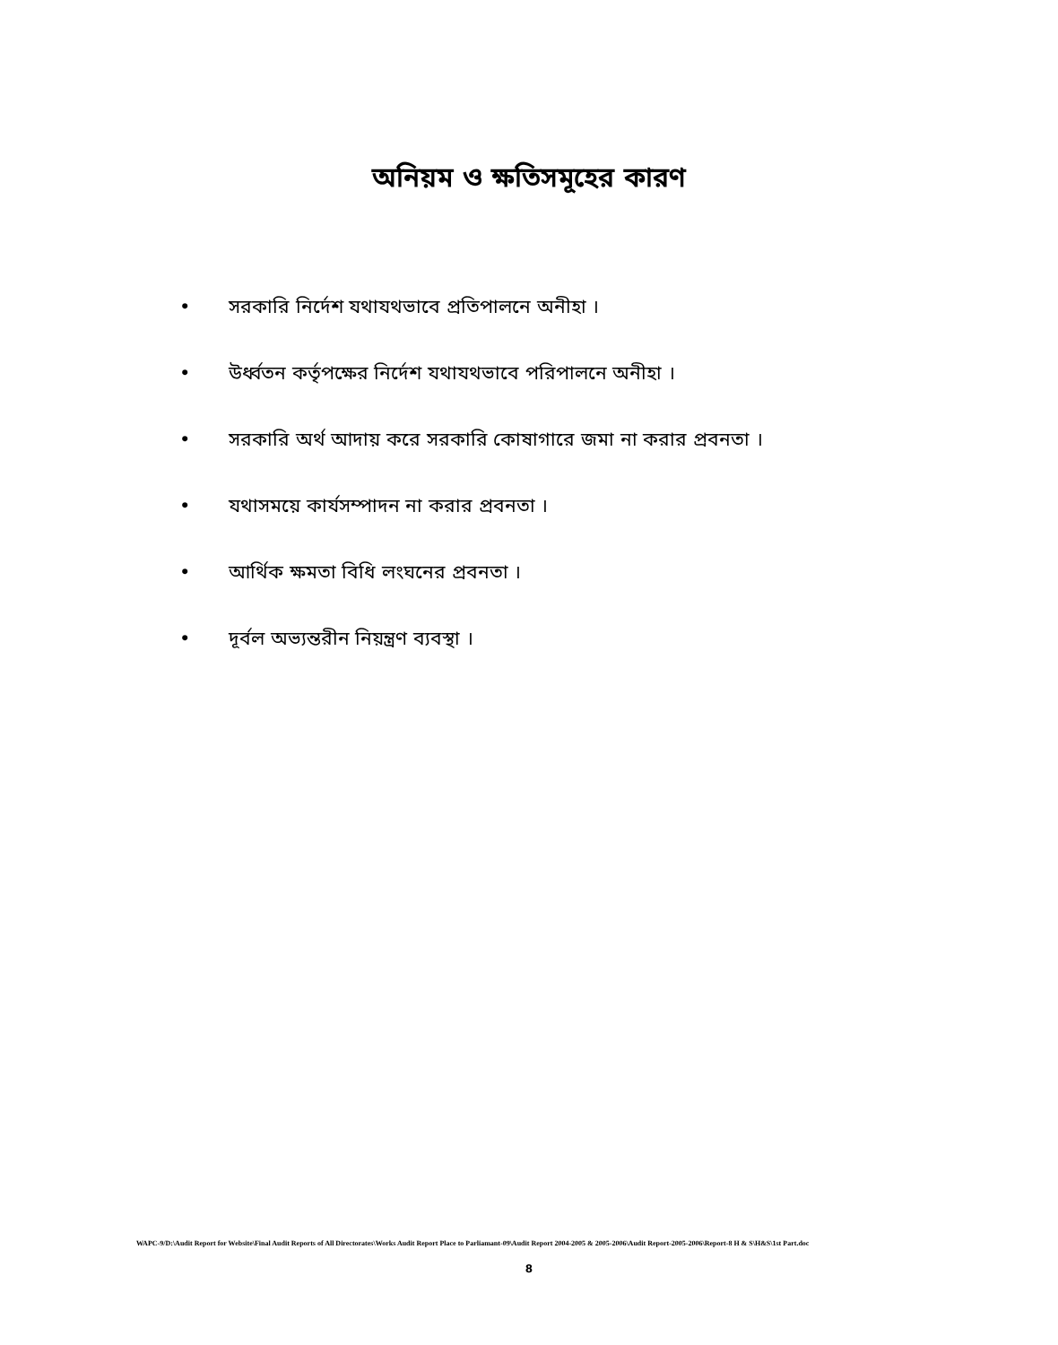অনিয়ম ও ক্ষতিসমূহের কারণ
• সরকারি নির্দেশ যথাযথভাবে প্রতিপালনে অনীহা ।
• উর্ধ্বতন কর্তৃপক্ষের নির্দেশ যথাযথভাবে পরিপালনে অনীহা ।
• সরকারি অর্থ আদায় করে সরকারি কোষাগারে জমা না করার প্রবনতা ।
• যথাসময়ে কার্যসম্পাদন না করার প্রবনতা ।
• আর্থিক ক্ষমতা বিধি লংঘনের প্রবনতা ।
• দূর্বল অভ্যন্তরীন নিয়ন্ত্রণ ব্যবস্থা ।
WAPC-9/D:\Audit Report for Website\Final Audit Reports of All Directorates\Works Audit Report Place to Parliamant-09\Audit Report 2004-2005 & 2005-2006\Audit Report-2005-2006\Report-8 H & S\H&S\1st Part.doc
8